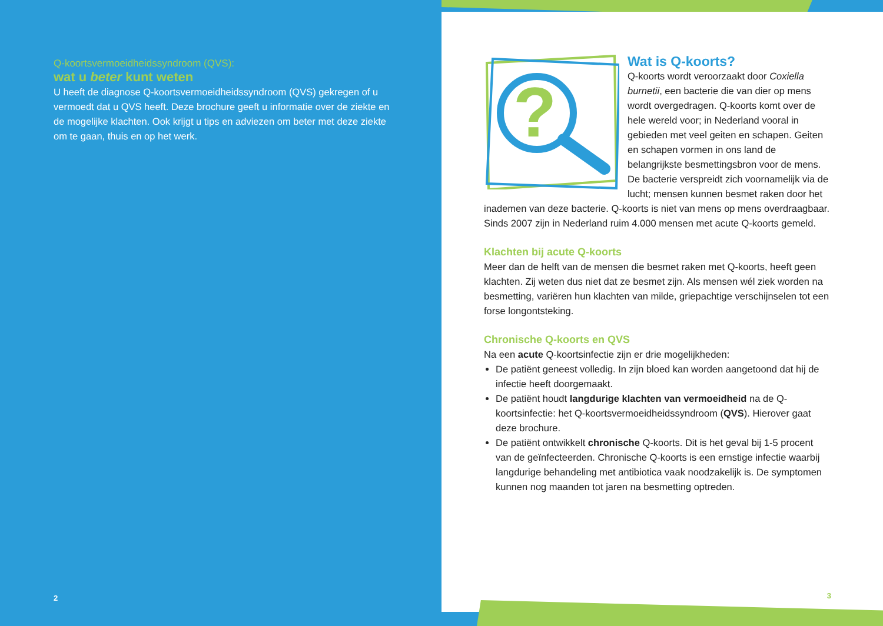Q-koortsvermoeidheidssyndroom (QVS):
wat u beter kunt weten
U heeft de diagnose Q-koortsvermoeidheidssyndroom (QVS) gekregen of u vermoedt dat u QVS heeft. Deze brochure geeft u informatie over de ziekte en de mogelijke klachten. Ook krijgt u tips en adviezen om beter met deze ziekte om te gaan, thuis en op het werk.
2
?
Wat is Q-koorts?
Q-koorts wordt veroorzaakt door Coxiella burnetii, een bacterie die van dier op mens wordt overgedragen. Q-koorts komt over de hele wereld voor; in Nederland vooral in gebieden met veel geiten en schapen. Geiten en schapen vormen in ons land de belangrijkste besmettingsbron voor de mens. De bacterie verspreidt zich voornamelijk via de lucht; mensen kunnen besmet raken door het inademen van deze bacterie. Q-koorts is niet van mens op mens overdraagbaar. Sinds 2007 zijn in Nederland ruim 4.000 mensen met acute Q-koorts gemeld.
Klachten bij acute Q-koorts
Meer dan de helft van de mensen die besmet raken met Q-koorts, heeft geen klachten. Zij weten dus niet dat ze besmet zijn. Als mensen wél ziek worden na besmetting, variëren hun klachten van milde, griepachtige verschijnselen tot een forse longontsteking.
Chronische Q-koorts en QVS
Na een acute Q-koortsinfectie zijn er drie mogelijkheden:
De patiënt geneest volledig. In zijn bloed kan worden aangetoond dat hij de infectie heeft doorgemaakt.
De patiënt houdt langdurige klachten van vermoeidheid na de Q-koortsinfectie: het Q-koortsvermoeidheidssyndroom (QVS). Hierover gaat deze brochure.
De patiënt ontwikkelt chronische Q-koorts. Dit is het geval bij 1-5 procent van de geïnfecteerden. Chronische Q-koorts is een ernstige infectie waarbij langdurige behandeling met antibiotica vaak noodzakelijk is. De symptomen kunnen nog maanden tot jaren na besmetting optreden.
3